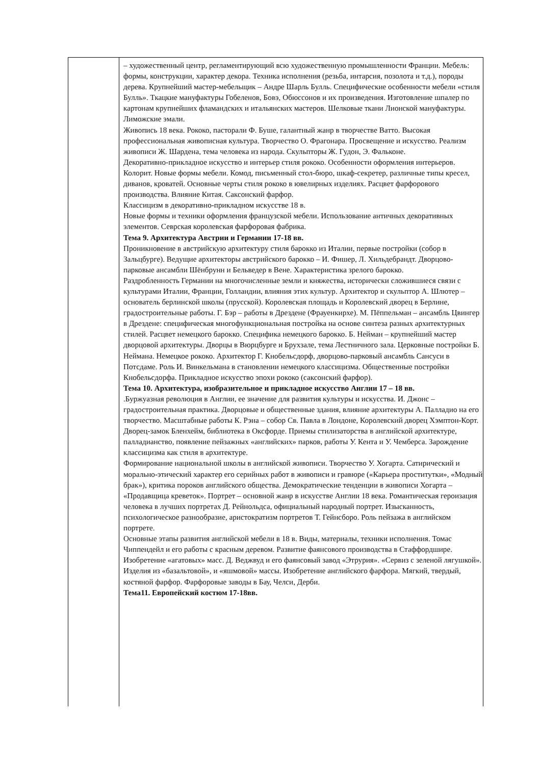| | – художественный центр, регламентирующий всю художественную промышленности Франции. Мебель: формы, конструкции, характер декора. Техника исполнения (резьба, интарсия, позолота и т.д.), породы дерева. Крупнейший мастер-мебельщик – Андре Шарль Булль. Специфические особенности мебели «стиля Булль». Ткацкие мануфактуры Гобеленов, Бовэ, Обюссонов и их произведения. Изготовление шпалер по картонам крупнейших фламандских и итальянских мастеров. Шелковые ткани Лионской мануфактуры. Лиможские эмали. Живопись 18 века. Рококо, пасторали Ф. Буше, галантный жанр в творчестве Ватто. Высокая профессиональная живописная культура. Творчество О. Фрагонара. Просвещение и искусство. Реализм живописи Ж. Шардена, тема человека из народа. Скульпторы Ж. Гудон, Э. Фальконе. Декоративно-прикладное искусство и интерьер стиля рококо. Особенности оформления интерьеров. Колорит. Новые формы мебели. Комод, письменный стол-бюро, шкаф-секретер, различные типы кресел, диванов, кроватей. Основные черты стиля рококо в ювелирных изделиях. Расцвет фарфорового производства. Влияние Китая. Саксонский фарфор. Классицизм в декоративно-прикладном искусстве 18 в. Новые формы и техники оформления французской мебели. Использование античных декоративных элементов. Севрская королевская фарфоровая фабрика. Тема 9. Архитектура Австрии и Германии 17-18 вв. Проникновение в австрийскую архитектуру стиля барокко из Италии, первые постройки (собор в Зальцбурге). Ведущие архитекторы австрийского барокко – И. Фишер, Л. Хильдебрандт. Дворцово-парковые ансамбли Шёнбрунн и Бельведер в Вене. Характеристика зрелого барокко. Раздробленность Германии на многочисленные земли и княжества, исторически сложившиеся связи с культурами Италии, Франции, Голландии, влияния этих культур. Архитектор и скульптор А. Шлютер – основатель берлинской школы (прусской). Королевская площадь и Королевский дворец в Берлине, градостроительные работы. Г. Бэр – работы в Дрездене (Фрауенкирхе). М. Пёппельман – ансамбль Цвингер в Дрездене: специфическая многофункциональная постройка на основе синтеза разных архитектурных стилей. Расцвет немецкого барокко. Специфика немецкого барокко. Б. Нейман – крупнейший мастер дворцовой архитектуры. Дворцы в Вюрцбурге и Брухзале, тема Лестничного зала. Церковные постройки Б. Неймана. Немецкое рококо. Архитектор Г. Кнобельсдорф, дворцово-парковый ансамбль Сансуси в Потсдаме. Роль И. Винкельмана в становлении немецкого классицизма. Общественные постройки Кнобельсдорфа. Прикладное искусство эпохи рококо (саксонский фарфор). Тема 10. Архитектура, изобразительное и прикладное искусство Англии 17 – 18 вв. .Буржуазная революция в Англии, ее значение для развития культуры и искусства. И. Джонс – градостроительная практика. Дворцовые и общественные здания, влияние архитектуры А. Палладио на его творчество. Масштабные работы К. Рэна – собор Св. Павла в Лондоне, Королевский дворец Хэмптон-Корт. Дворец-замок Бленхейм, библиотека в Оксфорде. Приемы стилизаторства в английской архитектуре, палладианство, появление пейзажных «английских» парков, работы У. Кента и У. Чемберса. Зарождение классицизма как стиля в архитектуре. Формирование национальной школы в английской живописи. Творчество У. Хогарта. Сатирический и морально-этический характер его серийных работ в живописи и гравюре («Карьера проститутки», «Модный брак»), критика пороков английского общества. Демократические тенденции в живописи Хогарта – «Продавщица креветок». Портрет – основной жанр в искусстве Англии 18 века. Романтическая героизация человека в лучших портретах Д. Рейнольдса, официальный народный портрет. Изысканность, психологическое разнообразие, аристократизм портретов Т. Гейнсборо. Роль пейзажа в английском портрете. Основные этапы развития английской мебели в 18 в. Виды, материалы, техники исполнения. Томас Чиппендейл и его работы с красным деревом. Развитие фаянсового производства в Стаффордшире. Изобретение «агатовых» масс. Д. Веджвуд и его фаянсовый завод «Этрурия». «Сервиз с зеленой лягушкой». Изделия из «базальтовой», и «яшмовой» массы. Изобретение английского фарфора. Мягкий, твердый, костяной фарфор. Фарфоровые заводы в Бау, Челси, Дерби. Тема11. Европейский костюм 17-18вв. |